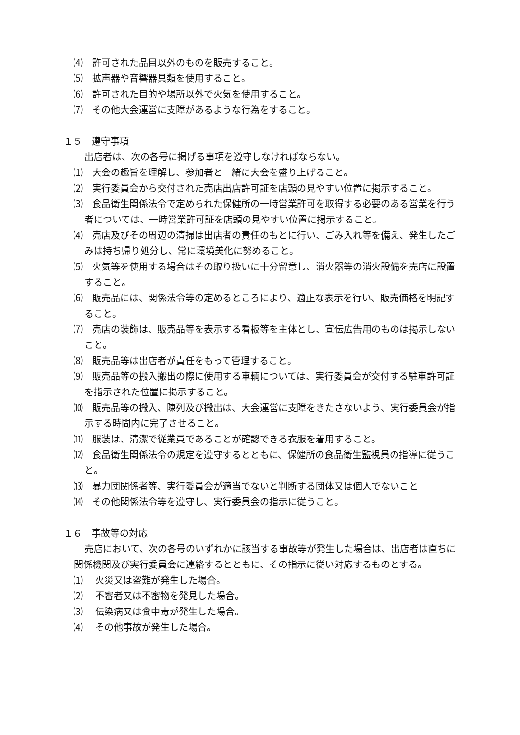⑷　許可された品目以外のものを販売すること。
⑸　拡声器や音響器具類を使用すること。
⑹　許可された目的や場所以外で火気を使用すること。
⑺　その他大会運営に支障があるような行為をすること。
１５　遵守事項
出店者は、次の各号に掲げる事項を遵守しなければならない。
⑴　大会の趣旨を理解し、参加者と一緒に大会を盛り上げること。
⑵　実行委員会から交付された売店出店許可証を店頭の見やすい位置に掲示すること。
⑶　食品衛生関係法令で定められた保健所の一時営業許可を取得する必要のある営業を行う者については、一時営業許可証を店頭の見やすい位置に掲示すること。
⑷　売店及びその周辺の清掃は出店者の責任のもとに行い、ごみ入れ等を備え、発生したごみは持ち帰り処分し、常に環境美化に努めること。
⑸　火気等を使用する場合はその取り扱いに十分留意し、消火器等の消火設備を売店に設置すること。
⑹　販売品には、関係法令等の定めるところにより、適正な表示を行い、販売価格を明記すること。
⑺　売店の装飾は、販売品等を表示する看板等を主体とし、宣伝広告用のものは掲示しないこと。
⑻　販売品等は出店者が責任をもって管理すること。
⑼　販売品等の搬入搬出の際に使用する車輌については、実行委員会が交付する駐車許可証を指示された位置に掲示すること。
⑽　販売品等の搬入、陳列及び搬出は、大会運営に支障をきたさないよう、実行委員会が指示する時間内に完了させること。
⑾　服装は、清潔で従業員であることが確認できる衣服を着用すること。
⑿　食品衛生関係法令の規定を遵守するとともに、保健所の食品衛生監視員の指導に従うこと。
⒀　暴力団関係者等、実行委員会が適当でないと判断する団体又は個人でないこと
⒁　その他関係法令等を遵守し、実行委員会の指示に従うこと。
１６　事故等の対応
売店において、次の各号のいずれかに該当する事故等が発生した場合は、出店者は直ちに関係機関及び実行委員会に連絡するとともに、その指示に従い対応するものとする。
⑴　 火災又は盗難が発生した場合。
⑵　 不審者又は不審物を発見した場合。
⑶　 伝染病又は食中毒が発生した場合。
⑷　 その他事故が発生した場合。